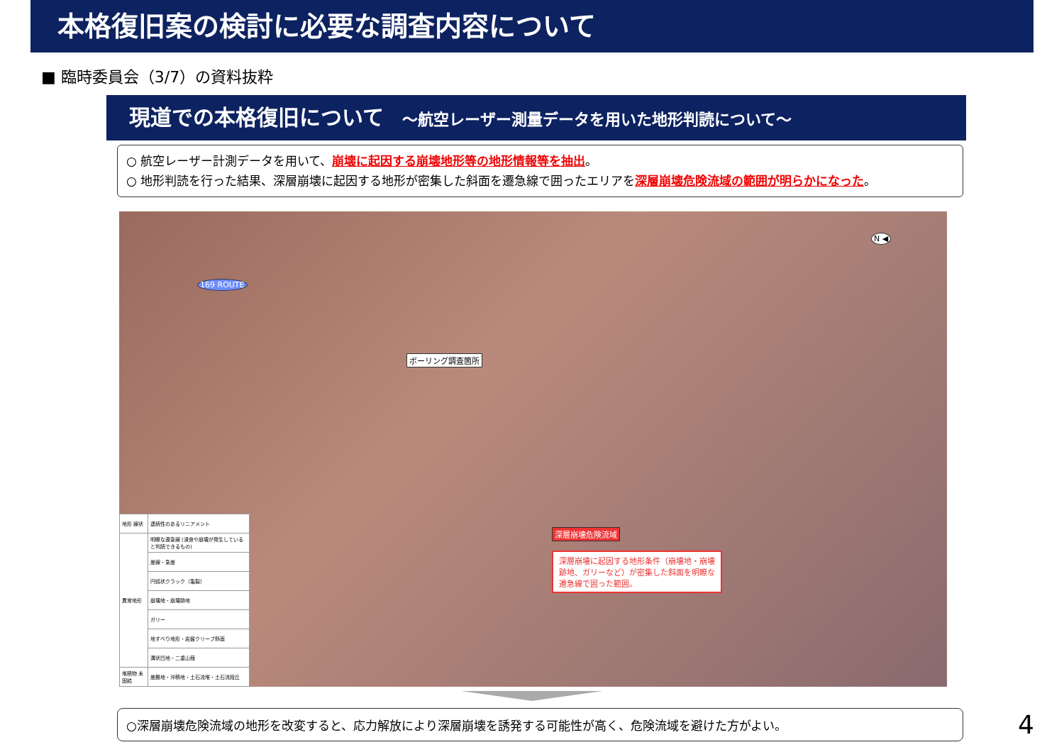本格復旧案の検討に必要な調査内容について
■ 臨時委員会（3/7）の資料抜粋
現道での本格復旧について ～航空レーザー測量データを用いた地形判読について～
○ 航空レーザー計測データを用いて、崩壊に起因する崩壊地形等の地形情報等を抽出。
○ 地形判読を行った結果、深層崩壊に起因する地形が密集した斜面を遷急線で囲ったエリアを深層崩壊危険流域の範囲が明らかになった。
169 ROUTE
N ◀
ボーリング調査箇所
深層崩壊危険流域
深層崩壊に起因する地形条件（崩壊地・崩壊跡地、ガリーなど）が密集した斜面を明瞭な遷急線で囲った範囲。
| 地形 線状 | 連続性のあるリニアメント |
| 異常地形 | 明瞭な遷急線 (浸食や崩壊が発生していると判読できるもの) |
| | 崖線・急崖 |
| | 円弧状クラック（亀裂） |
| | 崩壊地・崩壊跡地 |
| | ガリー |
| | 地すべり地形・岩盤クリープ斜面 |
| | 溝状凹地・二重山稜 |
| 堆積物 未固結 | 崖錐地・沖積地・土石流堆・土石流段丘 |
○深層崩壊危険流域の地形を改変すると、応力解放により深層崩壊を誘発する可能性が高く、危険流域を避けた方がよい。
4